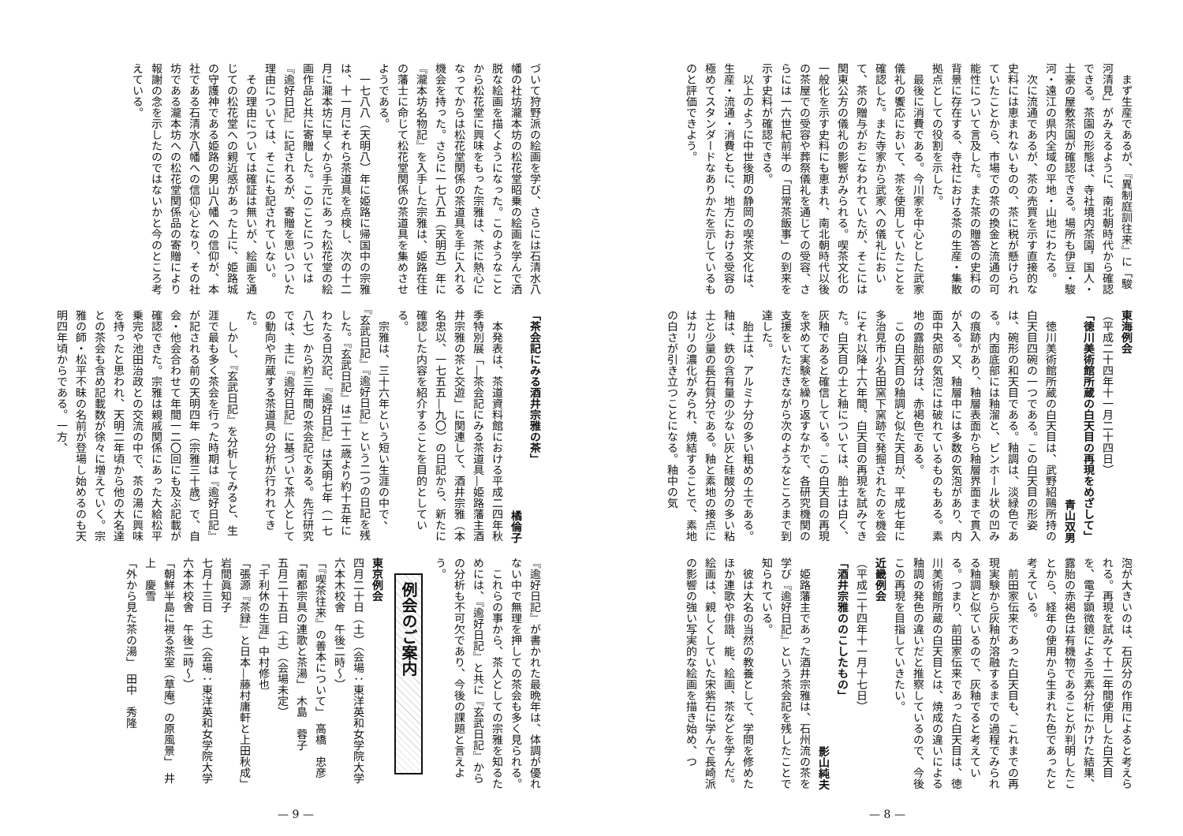まず生産であるが、『異制庭訓往来』に「駿河清見」がみえるように、南北朝時代から確認できる。茶園の形態は、寺社境内茶園，国人・土豪の屋敷茶園が確認できる。場所も伊豆・駿河・遠江の県内全域の平地・山地にわたる。
次に流通であるが、茶の売買を示す直接的な史料には恵まれないものの、茶に税が懸けられていたことから、市場での茶の換金と流通の可能性について言及した。また茶の贈答の史料の背景に存在する、寺社における茶の生産・集散拠点としての役割を示した。
最後に消費である。今川家を中心とした武家儀礼の饗応において、茶を使用していたことを確認した。また寺家から武家への儀礼において、茶の贈与がおこなわれていたが、そこには関東公方の儀礼の影響がみられる。喫茶文化の一般化を示す史料にも恵まれ、南北朝時代以後の茶屋での受容や葬祭儀礼を通じての受容、さらには一六世紀前半の「日常茶飯事」の到来を示す史料が確認できる。
以上のように中世後期の静岡の喫茶文化は、生産・流通・消費ともに、地方における受容の極めてスタンダードなありかたを示しているものと評価できよう。
東海例会
（平成二十四年十一月二十四日）
「徳川美術館所蔵の白天目の再現をめざして」
青山双男
徳川美術館所蔵の白天目は、武野紹鷗所持の白天目四碗の一つである。この白天目の形姿は、碗形の和天目である。釉調は、淡緑色である。内面底部には釉溜と、ピンホール状の凹みの痕跡があり、釉層表面から釉層界面まで貫入が入る。又、釉層中には多数の気泡があり、内面中央部の気泡には破れているものもある。素地の露胎部分は、赤褐色である。
この白天目の釉調と似た天目が、平成七年に多治見市小名田窯下窯跡で発掘されたのを機会にそれ以降十六年間、白天目の再現を試みてきた。白天目の土と釉については、胎土は白く、灰釉であると確信している。この白天目の再現を求めて実験を繰り返すなかで、各研究機関の支援をいただきながら次のようなところまで到達した。
胎土は、アルミナ分の多い粗めの土である。釉は、鉄の含有量の少ない灰と硅酸分の多い粘土と少量の長石質分である。釉と素地の接点にはカリの濃化がみられ、焼結することで、素地の白さが引き立つことになる。釉中の気
泡が大きいのは、石灰分の作用によると考えられる。再現を試みて十二年間使用した白天目を、電子顕微鏡による元素分析にかけた結果、露胎の赤褐色は有機物であることが判明したことから、経年の使用から生まれた色であったと考えている。
前田家伝来であった白天目も、これまでの再現実験から灰釉が溶融するまでの過程でみられる釉調と似ているので、灰釉でると考えている。つまり、前田家伝来であった白天目は、徳川美術館所蔵の白天目とは、焼成の違いによる釉調の発色の違いだと推察しているので、今後この再現を目指していきたい。
近畿例会
（平成二十四年十一月十七日）
「酒井宗雅ののこしたもの」
影山純夫
姫路藩主であった酒井宗雅は、石州流の茶を学び『逾好日記』という茶会記を残したことで知られている。
彼は大名の当然の教養として、学問を修めたほか連歌や俳諧、能、絵画、茶などを学んだ。絵画は、親しくしていた宋紫石に学んで長崎派の影響の強い写実的な絵画を描き始め、つ
— 8 —
づいて狩野派の絵画を学び、さらには石清水八幡の社坊瀧本坊の松花堂昭乗の絵画を学んで洒脱な絵画を描くようになった。このようなことから松花堂に興味をもった宗雅は、茶に熱心になってからは松花堂関係の茶道具を手に入れる機会を持った。さらに一七八五（天明五）年に『瀧本坊名物記』を入手した宗雅は、姫路在住の藩士に命じて松花堂関係の茶道具を集めさせようである。
一七八八（天明八）年に姫路に帰国中の宗雅は、十一月にそれら茶道具を点検し、次の十二月に瀧本坊に早くから手元にあった松花堂の絵画作品と共に寄贈した。このことについては『逾好日記』に記されるが、寄贈を思いついた理由については、そこにも記されていない。
その理由については確証は無いが、絵画を通じての松花堂への親近感があった上に、姫路城の守護神である姫路の男山八幡への信仰が、本社である石清水八幡への信仰心となり、その社坊である瀧本坊への松花堂関係品の寄贈により報謝の念を示したのではないかと今のところ考えている。
「茶会記にみる酒井宗雅の茶」
橘倫子
本発表は、茶道資料館における平成二四年秋季特別展「—茶会記にみる茶道具—姫路藩主酒井宗雅の茶と交遊」に関連して、酒井宗雅（本名忠以、一七五五—九〇）の日記から、新たに確認した内容を紹介することを目的としている。
宗雅は、三十六年という短い生涯の中で、『玄武日記』『逾好日記』という二つの日記を残した。『玄武日記』は二十二歳より約十五年にわたる日次記、『逾好日記』は天明七年（一七八七）から約三年間の茶会記である。先行研究では、主に『逾好日記』に基づいて茶人としての動向や所蔵する茶道具の分析が行われてきた。
しかし、『玄武日記』を分析してみると、生涯で最も多く茶会を行った時期は『逾好日記』が記される前の天明四年（宗雅三十歳）で、自会・他会合わせて年間一二〇回にも及ぶ記載が確認できた。宗雅は親戚関係にあった大給松平乗完や池田治政との交流の中で、茶の湯に興味を持ったと思われ、天明二年頃から他の大名達との茶会も含め記載数が徐々に増えていく。宗雅の師・松平不昧の名前が登場し始めるのも天明四年頃からである。一方、
『逾好日記』が書かれた最晩年は、体調が優れない中で無理を押しての茶会も多く見られる。
これらの事から、茶人としての宗雅を知るためには、『逾好日記』と共に『玄武日記』からの分析も不可欠であり、今後の課題と言えよう。
例会のご案内
東京例会
四月二十日（土）（会場：東洋英和女学院大学六本木校舎　午後二時〜）
「『喫茶往来』の善本について」　高橋　忠彦
「南都宗具の連歌と茶湯」　木島　蓉子
五月二十五日（土）（会場未定）
「千利休の生涯」中村修也
「張源『茶録』と日本—藤村庸軒と上田秋成」　岩間眞知子
七月十三日（土）（会場：東洋英和女学院大学六本木校舎　午後二時〜）
「朝鮮半島に視る茶室（草庵）の原風景」　井上　慶雪
「外から見た茶の湯」　田中　秀隆
— 9 —